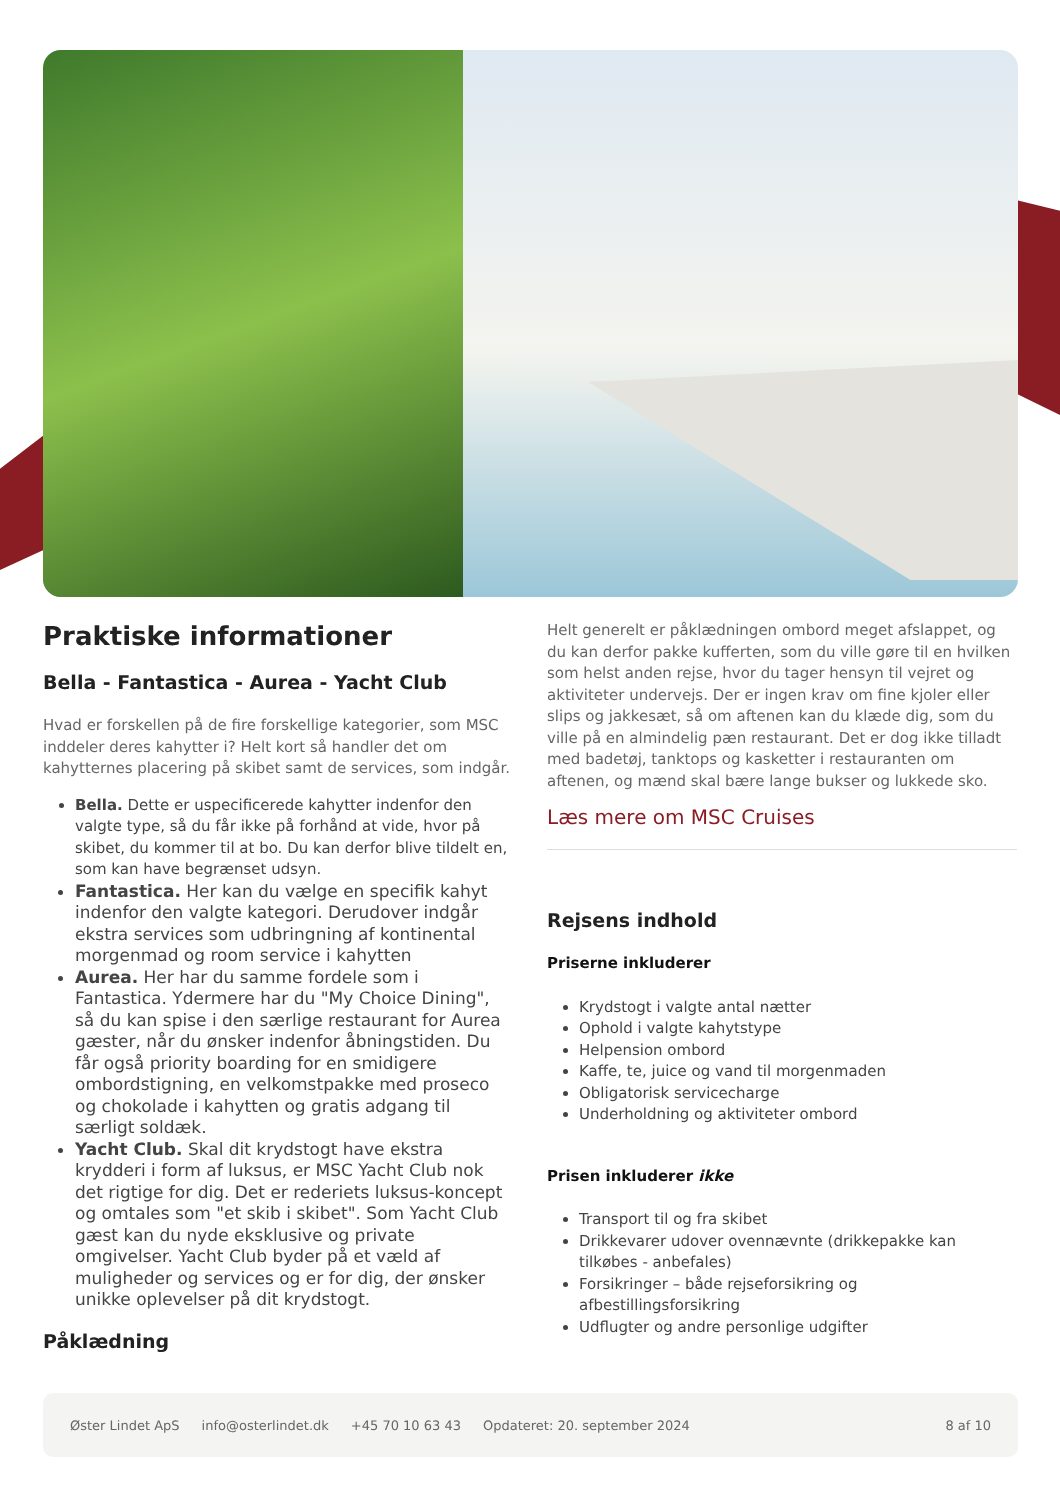Praktiske informationer
Bella - Fantastica - Aurea - Yacht Club
Hvad er forskellen på de fire forskellige kategorier, som MSC inddeler deres kahytter i? Helt kort så handler det om kahytternes placering på skibet samt de services, som indgår.
Bella. Dette er uspecificerede kahytter indenfor den valgte type, så du får ikke på forhånd at vide, hvor på skibet, du kommer til at bo. Du kan derfor blive tildelt en, som kan have begrænset udsyn.
Fantastica. Her kan du vælge en specifik kahyt indenfor den valgte kategori. Derudover indgår ekstra services som udbringning af kontinental morgenmad og room service i kahytten
Aurea. Her har du samme fordele som i Fantastica. Ydermere har du "My Choice Dining", så du kan spise i den særlige restaurant for Aurea gæster, når du ønsker indenfor åbningstiden. Du får også priority boarding for en smidigere ombordstigning, en velkomstpakke med proseco og chokolade i kahytten og gratis adgang til særligt soldæk.
Yacht Club. Skal dit krydstogt have ekstra krydderi i form af luksus, er MSC Yacht Club nok det rigtige for dig. Det er rederiets luksus-koncept og omtales som "et skib i skibet". Som Yacht Club gæst kan du nyde eksklusive og private omgivelser. Yacht Club byder på et væld af muligheder og services og er for dig, der ønsker unikke oplevelser på dit krydstogt.
Påklædning
Helt generelt er påklædningen ombord meget afslappet, og du kan derfor pakke kufferten, som du ville gøre til en hvilken som helst anden rejse, hvor du tager hensyn til vejret og aktiviteter undervejs. Der er ingen krav om fine kjoler eller slips og jakkesæt, så om aftenen kan du klæde dig, som du ville på en almindelig pæn restaurant. Det er dog ikke tilladt med badetøj, tanktops og kasketter i restauranten om aftenen, og mænd skal bære lange bukser og lukkede sko.
Læs mere om MSC Cruises
Rejsens indhold
Priserne inkluderer
Krydstogt i valgte antal nætter
Ophold i valgte kahytstype
Helpension ombord
Kaffe, te, juice og vand til morgenmaden
Obligatorisk servicecharge
Underholdning og aktiviteter ombord
Prisen inkluderer ikke
Transport til og fra skibet
Drikkevarer udover ovennævnte (drikkepakke kan tilkøbes - anbefales)
Forsikringer – både rejseforsikring og afbestillingsforsikring
Udflugter og andre personlige udgifter
Øster Lindet ApS info@osterlindet.dk +45 70 10 63 43 Opdateret: 20. september 2024 8 af 10